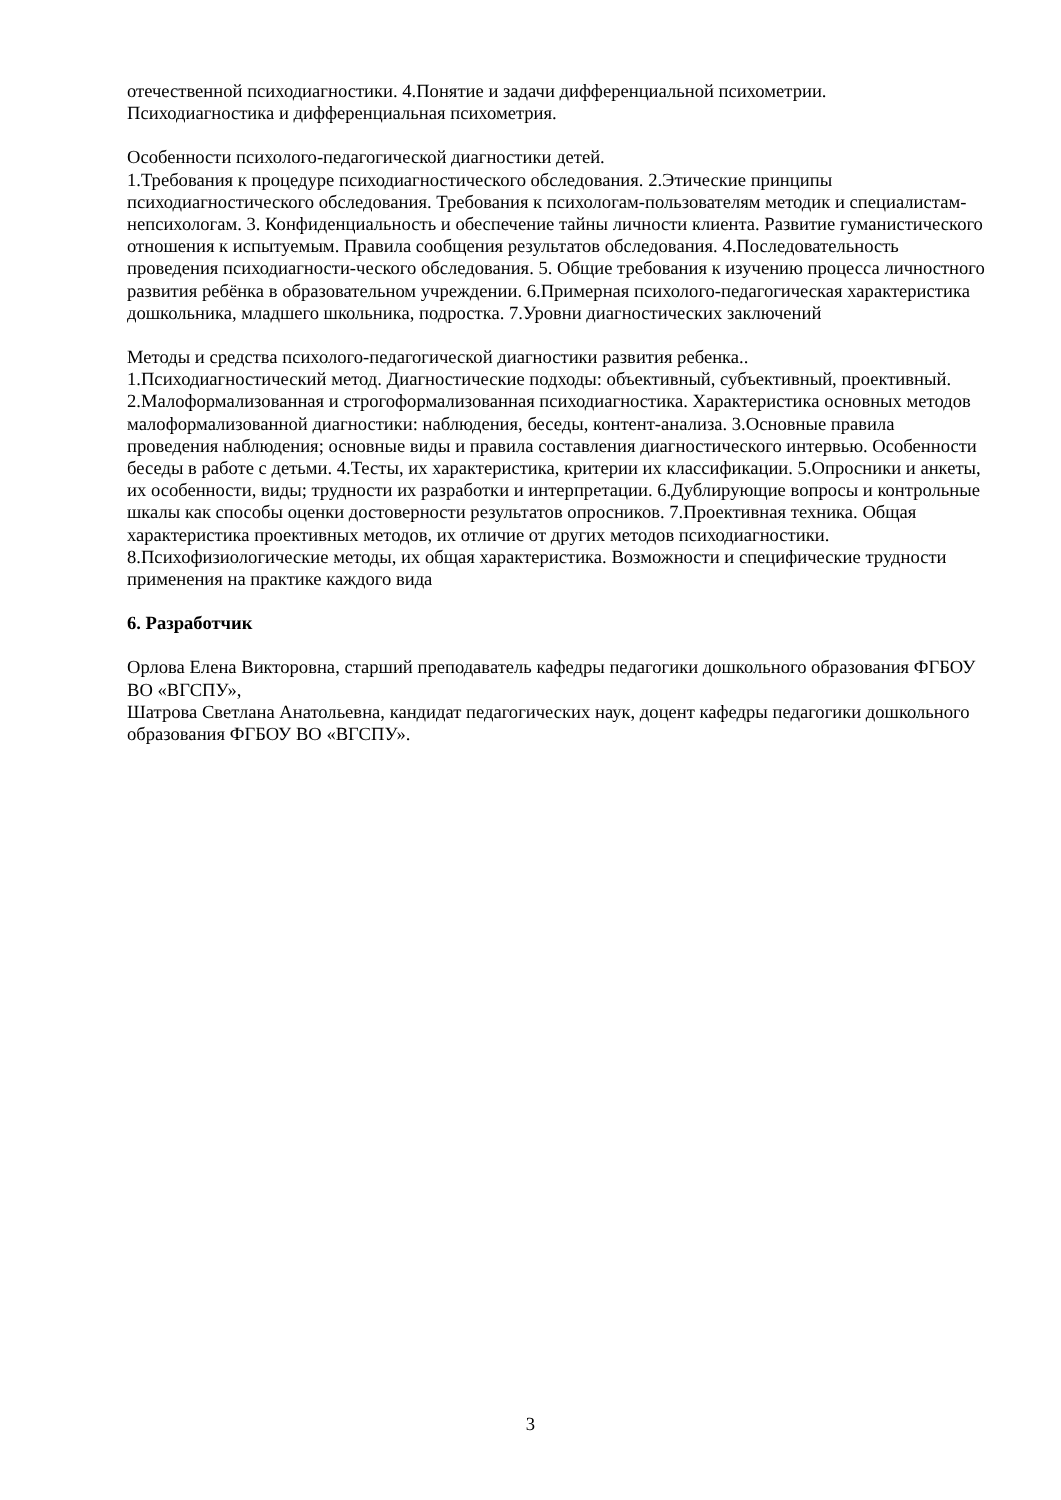отечественной психодиагностики. 4.Понятие и задачи дифференциальной психометрии.
Психодиагностика и дифференциальная психометрия.
Особенности психолого-педагогической диагностики детей.
1.Требования к процедуре психодиагностического обследования. 2.Этические принципы психодиагностического обследования. Требования к психологам-пользователям методик и специалистам-непсихологам. 3. Конфиденциальность и обеспечение тайны личности клиента. Развитие гуманистического отношения к испытуемым. Правила сообщения результатов обследования. 4.Последовательность проведения психодиагности-ческого обследования. 5. Общие требования к изучению процесса личностного развития ребёнка в образовательном учреждении. 6.Примерная психолого-педагогическая характеристика дошкольника, младшего школьника, подростка. 7.Уровни диагностических заключений
Методы и средства психолого-педагогической диагностики развития ребенка..
1.Психодиагностический метод. Диагностические подходы: объективный, субъективный, проективный. 2.Малоформализованная и строгоформализованная психодиагностика. Характеристика основных методов малоформализованной диагностики: наблюдения, беседы, контент-анализа. 3.Основные правила проведения наблюдения; основные виды и правила составления диагностического интервью. Особенности беседы в работе с детьми. 4.Тесты, их характеристика, критерии их классификации. 5.Опросники и анкеты, их особенности, виды; трудности их разработки и интерпретации. 6.Дублирующие вопросы и контрольные шкалы как способы оценки достоверности результатов опросников. 7.Проективная техника. Общая характеристика проективных методов, их отличие от других методов психодиагностики. 8.Психофизиологические методы, их общая характеристика. Возможности и специфические трудности применения на практике каждого вида
6. Разработчик
Орлова Елена Викторовна, старший преподаватель кафедры педагогики дошкольного образования ФГБОУ ВО «ВГСПУ»,
Шатрова Светлана Анатольевна, кандидат педагогических наук, доцент кафедры педагогики дошкольного образования ФГБОУ ВО «ВГСПУ».
3